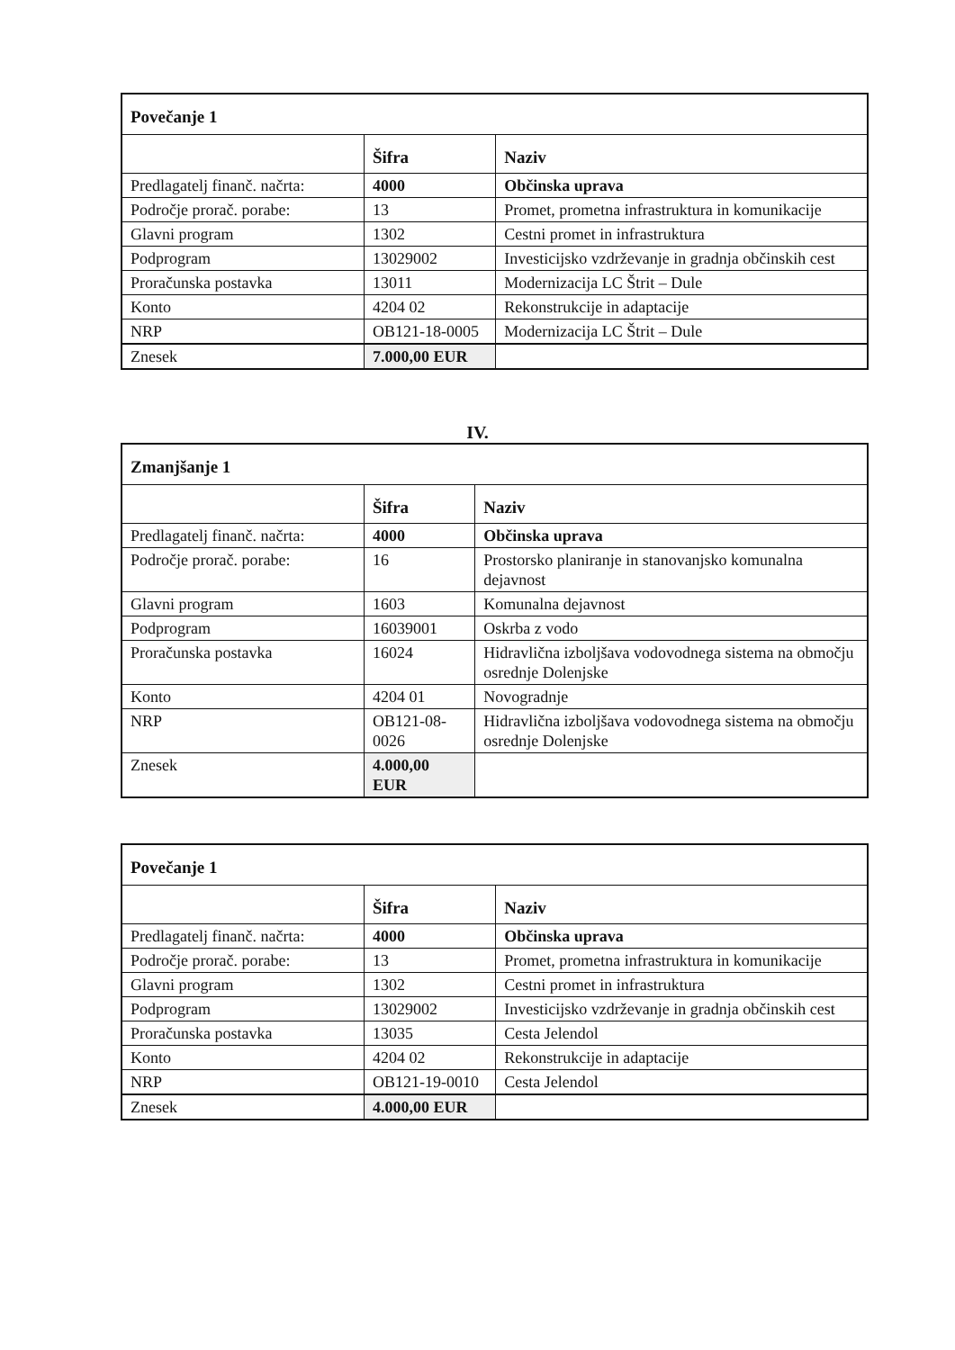| Povečanje 1 | | |
| --- | --- | --- |
| | Šifra | Naziv |
| Predlagatelj finanč. načrta: | 4000 | Občinska uprava |
| Področje prorač. porabe: | 13 | Promet, prometna infrastruktura in komunikacije |
| Glavni program | 1302 | Cestni promet in infrastruktura |
| Podprogram | 13029002 | Investicijsko vzdrževanje in gradnja občinskih cest |
| Proračunska postavka | 13011 | Modernizacija LC Štrit – Dule |
| Konto | 4204 02 | Rekonstrukcije in adaptacije |
| NRP | OB121-18-0005 | Modernizacija LC Štrit – Dule |
| Znesek | 7.000,00 EUR | |
IV.
| Zmanjšanje 1 | | |
| --- | --- | --- |
| | Šifra | Naziv |
| Predlagatelj finanč. načrta: | 4000 | Občinska uprava |
| Področje prorač. porabe: | 16 | Prostorsko planiranje in stanovanjsko komunalna dejavnost |
| Glavni program | 1603 | Komunalna dejavnost |
| Podprogram | 16039001 | Oskrba z vodo |
| Proračunska postavka | 16024 | Hidravlična izboljšava vodovodnega sistema na območju osrednje Dolenjske |
| Konto | 4204 01 | Novogradnje |
| NRP | OB121-08-0026 | Hidravlična izboljšava vodovodnega sistema na območju osrednje Dolenjske |
| Znesek | 4.000,00 EUR | |
| Povečanje 1 | | |
| --- | --- | --- |
| | Šifra | Naziv |
| Predlagatelj finanč. načrta: | 4000 | Občinska uprava |
| Področje prorač. porabe: | 13 | Promet, prometna infrastruktura in komunikacije |
| Glavni program | 1302 | Cestni promet in infrastruktura |
| Podprogram | 13029002 | Investicijsko vzdrževanje in gradnja občinskih cest |
| Proračunska postavka | 13035 | Cesta Jelendol |
| Konto | 4204 02 | Rekonstrukcije in adaptacije |
| NRP | OB121-19-0010 | Cesta Jelendol |
| Znesek | 4.000,00 EUR | |